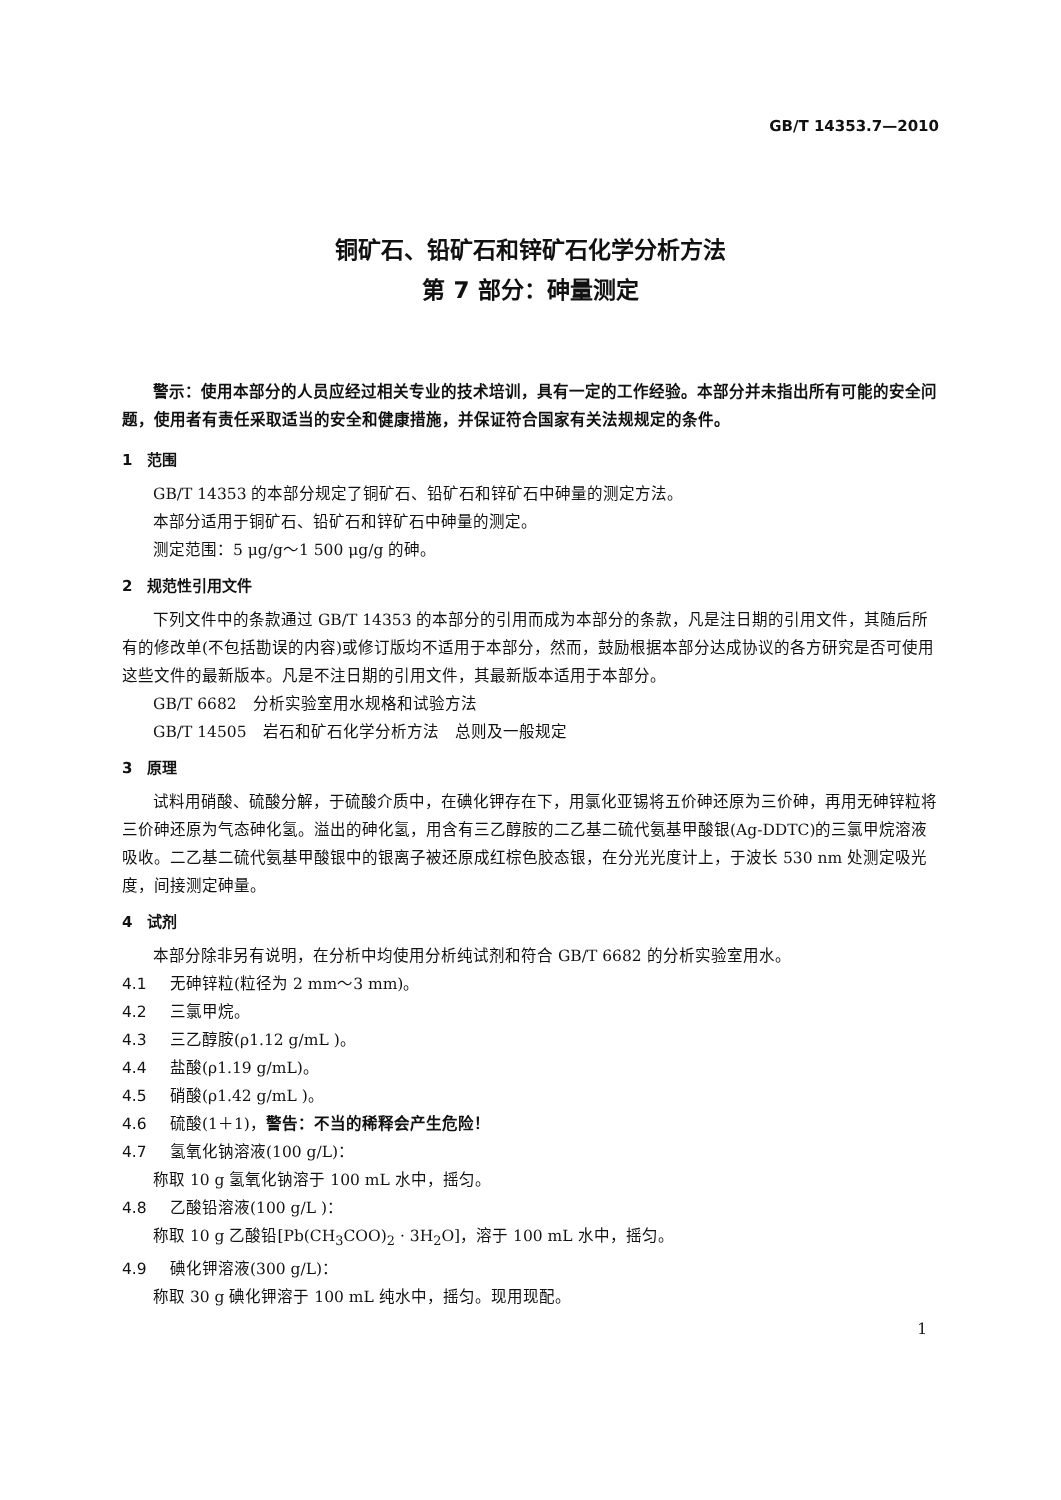GB/T 14353.7—2010
铜矿石、铅矿石和锌矿石化学分析方法
第 7 部分：砷量测定
警示：使用本部分的人员应经过相关专业的技术培训，具有一定的工作经验。本部分并未指出所有可能的安全问题，使用者有责任采取适当的安全和健康措施，并保证符合国家有关法规规定的条件。
1　范围
GB/T 14353 的本部分规定了铜矿石、铅矿石和锌矿石中砷量的测定方法。
本部分适用于铜矿石、铅矿石和锌矿石中砷量的测定。
测定范围：5 μg/g～1 500 μg/g 的砷。
2　规范性引用文件
下列文件中的条款通过 GB/T 14353 的本部分的引用而成为本部分的条款，凡是注日期的引用文件，其随后所有的修改单(不包括勘误的内容)或修订版均不适用于本部分，然而，鼓励根据本部分达成协议的各方研究是否可使用这些文件的最新版本。凡是不注日期的引用文件，其最新版本适用于本部分。
GB/T 6682　分析实验室用水规格和试验方法
GB/T 14505　岩石和矿石化学分析方法　总则及一般规定
3　原理
试料用硝酸、硫酸分解，于硫酸介质中，在碘化钾存在下，用氯化亚锡将五价砷还原为三价砷，再用无砷锌粒将三价砷还原为气态砷化氢。溢出的砷化氢，用含有三乙醇胺的二乙基二硫代氨基甲酸银(Ag-DDTC)的三氯甲烷溶液吸收。二乙基二硫代氨基甲酸银中的银离子被还原成红棕色胶态银，在分光光度计上，于波长 530 nm 处测定吸光度，间接测定砷量。
4　试剂
本部分除非另有说明，在分析中均使用分析纯试剂和符合 GB/T 6682 的分析实验室用水。
4.1 无砷锌粒(粒径为 2 mm～3 mm)。
4.2 三氯甲烷。
4.3 三乙醇胺(ρ1.12 g/mL )。
4.4 盐酸(ρ1.19 g/mL)。
4.5 硝酸(ρ1.42 g/mL )。
4.6 硫酸(1＋1)，警告：不当的稀释会产生危险！
4.7 氢氧化钠溶液(100 g/L)：
称取 10 g 氢氧化钠溶于 100 mL 水中，摇匀。
4.8 乙酸铅溶液(100 g/L )：
称取 10 g 乙酸铅[Pb(CH<sub>3</sub>COO)<sub>2</sub> · 3H<sub>2</sub>O]，溶于 100 mL 水中，摇匀。
4.9 碘化钾溶液(300 g/L)：
称取 30 g 碘化钾溶于 100 mL 纯水中，摇匀。现用现配。
1